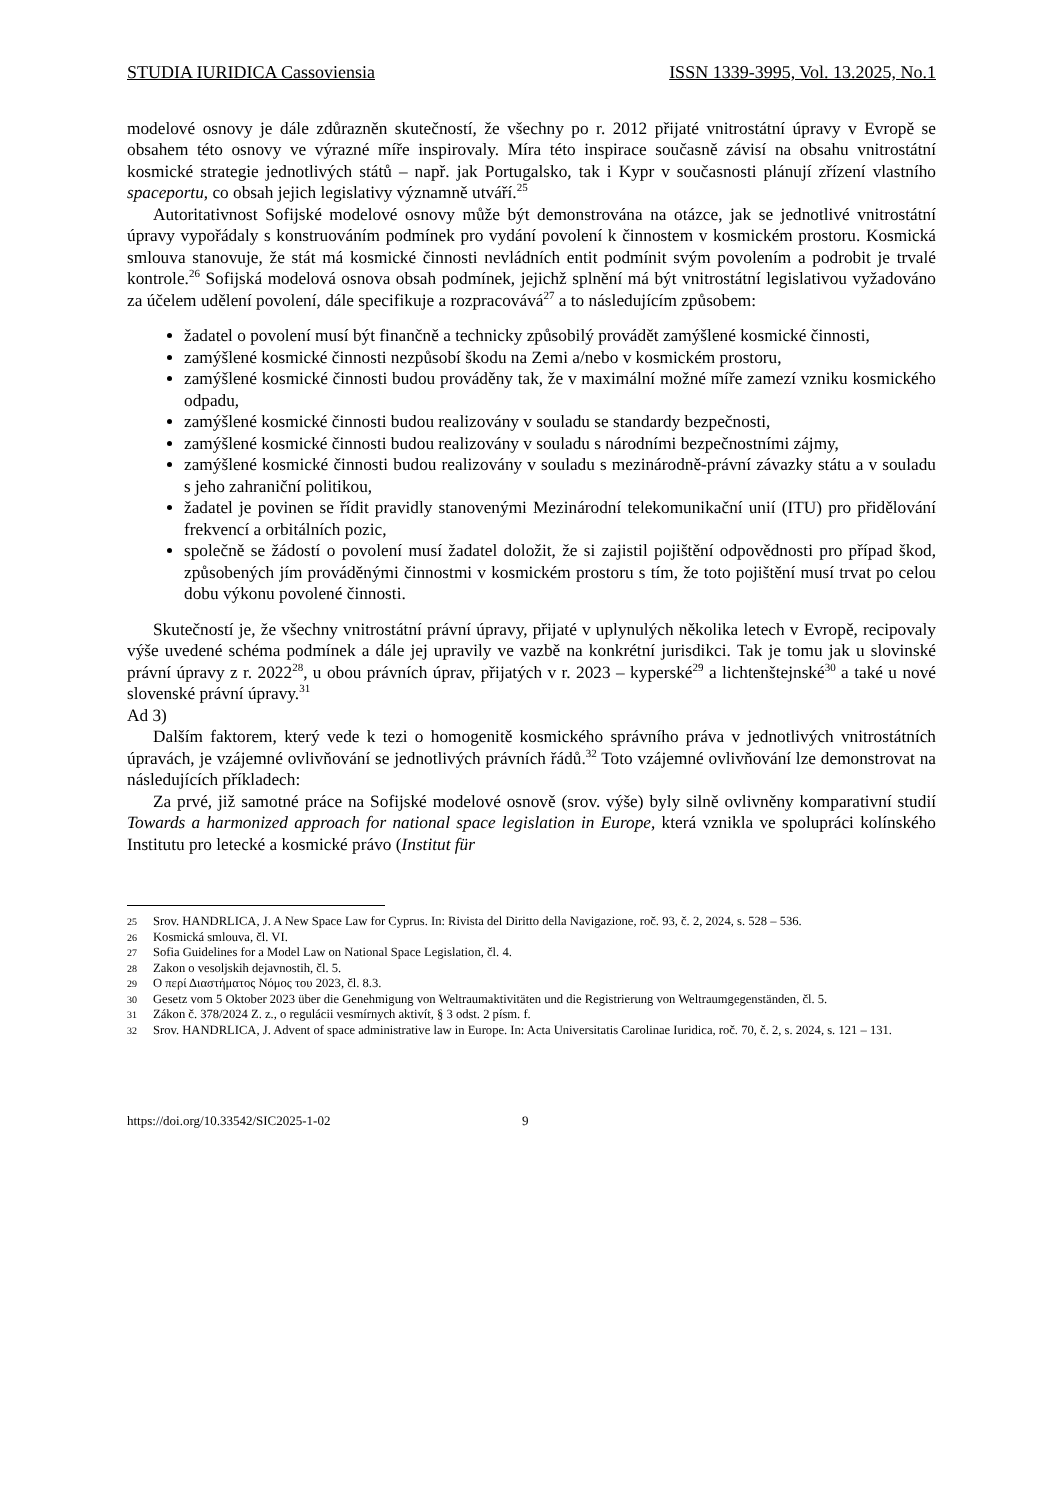STUDIA IURIDICA Cassoviensia ISSN 1339-3995, Vol. 13.2025, No.1
modelové osnovy je dále zdůrazněn skutečností, že všechny po r. 2012 přijaté vnitrostátní úpravy v Evropě se obsahem této osnovy ve výrazné míře inspirovaly. Míra této inspirace současně závisí na obsahu vnitrostátní kosmické strategie jednotlivých států – např. jak Portugalsko, tak i Kypr v současnosti plánují zřízení vlastního spaceportu, co obsah jejich legislativy významně utváří.<sup>25</sup>
Autoritativnost Sofijské modelové osnovy může být demonstrována na otázce, jak se jednotlivé vnitrostátní úpravy vypořádaly s konstruováním podmínek pro vydání povolení k činnostem v kosmickém prostoru. Kosmická smlouva stanovuje, že stát má kosmické činnosti nevládních entit podmínit svým povolením a podrobit je trvalé kontrole.<sup>26</sup> Sofijská modelová osnova obsah podmínek, jejichž splnění má být vnitrostátní legislativou vyžadováno za účelem udělení povolení, dále specifikuje a rozpracovává<sup>27</sup> a to následujícím způsobem:
žadatel o povolení musí být finančně a technicky způsobilý provádět zamýšlené kosmické činnosti,
zamýšlené kosmické činnosti nezpůsobí škodu na Zemi a/nebo v kosmickém prostoru,
zamýšlené kosmické činnosti budou prováděny tak, že v maximální možné míře zamezí vzniku kosmického odpadu,
zamýšlené kosmické činnosti budou realizovány v souladu se standardy bezpečnosti,
zamýšlené kosmické činnosti budou realizovány v souladu s národními bezpečnostními zájmy,
zamýšlené kosmické činnosti budou realizovány v souladu s mezinárodně-právní závazky státu a v souladu s jeho zahraniční politikou,
žadatel je povinen se řídit pravidly stanovenými Mezinárodní telekomunikační unií (ITU) pro přidělování frekvencí a orbitálních pozic,
společně se žádostí o povolení musí žadatel doložit, že si zajistil pojištění odpovědnosti pro případ škod, způsobených jím prováděnými činnostmi v kosmickém prostoru s tím, že toto pojištění musí trvat po celou dobu výkonu povolené činnosti.
Skutečností je, že všechny vnitrostátní právní úpravy, přijaté v uplynulých několika letech v Evropě, recipovaly výše uvedené schéma podmínek a dále jej upravily ve vazbě na konkrétní jurisdikci. Tak je tomu jak u slovinské právní úpravy z r. 2022<sup>28</sup>, u obou právních úprav, přijatých v r. 2023 – kyperské<sup>29</sup> a lichtenštejnské<sup>30</sup> a také u nové slovenské právní úpravy.<sup>31</sup>
Ad 3)
Dalším faktorem, který vede k tezi o homogenitě kosmického správního práva v jednotlivých vnitrostátních úpravách, je vzájemné ovlivňování se jednotlivých právních řádů.<sup>32</sup> Toto vzájemné ovlivňování lze demonstrovat na následujících příkladech:
Za prvé, již samotné práce na Sofijské modelové osnově (srov. výše) byly silně ovlivněny komparativní studií Towards a harmonized approach for national space legislation in Europe, která vznikla ve spolupráci kolínského Institutu pro letecké a kosmické právo (Institut für
25 Srov. HANDRLICA, J. A New Space Law for Cyprus. In: Rivista del Diritto della Navigazione, roč. 93, č. 2, 2024, s. 528 – 536.
26 Kosmická smlouva, čl. VI.
27 Sofia Guidelines for a Model Law on National Space Legislation, čl. 4.
28 Zakon o vesoljskih dejavnostih, čl. 5.
29 Ο περί Διαστήματος Νόμος του 2023, čl. 8.3.
30 Gesetz vom 5 Oktober 2023 über die Genehmigung von Weltraumaktivitäten und die Registrierung von Weltraumgegenständen, čl. 5.
31 Zákon č. 378/2024 Z. z., o regulácii vesmírnych aktivít, § 3 odst. 2 písm. f.
32 Srov. HANDRLICA, J. Advent of space administrative law in Europe. In: Acta Universitatis Carolinae Iuridica, roč. 70, č. 2, s. 2024, s. 121 – 131.
https://doi.org/10.33542/SIC2025-1-02 9